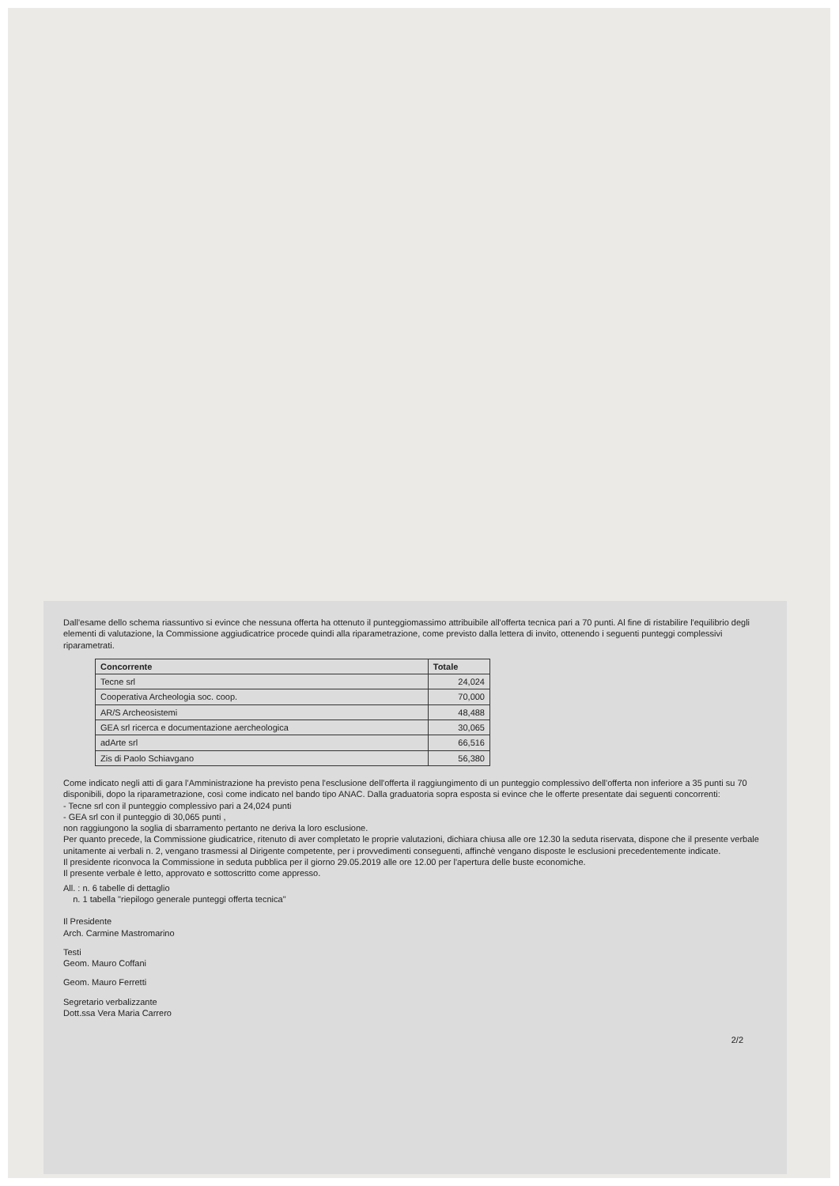Dall'esame dello schema riassuntivo si evince che nessuna offerta ha ottenuto il punteggiomassimo attribuibile all'offerta tecnica pari a 70 punti. Al fine di ristabilire l'equilibrio degli elementi di valutazione, la Commissione aggiudicatrice procede quindi alla riparametrazione, come previsto dalla lettera di invito, ottenendo i seguenti punteggi complessivi riparametrati.
| Concorrente | Totale |
| --- | --- |
| Tecne srl | 24,024 |
| Cooperativa Archeologia soc. coop. | 70,000 |
| AR/S Archeosistemi | 48,488 |
| GEA srl ricerca e documentazione aercheologica | 30,065 |
| adArte srl | 66,516 |
| Zis di Paolo Schiavgano | 56,380 |
Come indicato negli atti di gara l'Amministrazione ha previsto pena l'esclusione dell'offerta il raggiungimento di un punteggio complessivo dell'offerta non inferiore a 35 punti su 70 disponibili, dopo la riparametrazione, così come indicato nel bando tipo ANAC. Dalla graduatoria sopra esposta si evince che le offerte presentate dai seguenti concorrenti:
- Tecne srl con il punteggio complessivo pari a 24,024 punti
- GEA srl con il punteggio di 30,065 punti ,
non raggiungono la soglia di sbarramento pertanto ne deriva la loro esclusione.
Per quanto precede, la Commissione giudicatrice, ritenuto di aver completato le proprie valutazioni, dichiara chiusa alle ore 12.30 la seduta riservata, dispone che il presente verbale unitamente ai verbali n. 2, vengano trasmessi al Dirigente competente, per i provvedimenti conseguenti, affinchè vengano disposte le esclusioni precedentemente indicate.
Il presidente riconvoca la Commissione in seduta pubblica per il giorno 29.05.2019 alle ore 12.00 per l'apertura delle buste economiche.
Il presente verbale è letto, approvato e sottoscritto come appresso.
All. : n. 6 tabelle di dettaglio
n. 1 tabella "riepilogo generale punteggi offerta tecnica"
Il Presidente
Arch. Carmine Mastromarino
Testi
Geom. Mauro Coffani
Geom. Mauro Ferretti
Segretario verbalizzante
Dott.ssa Vera Maria Carrero
2/2